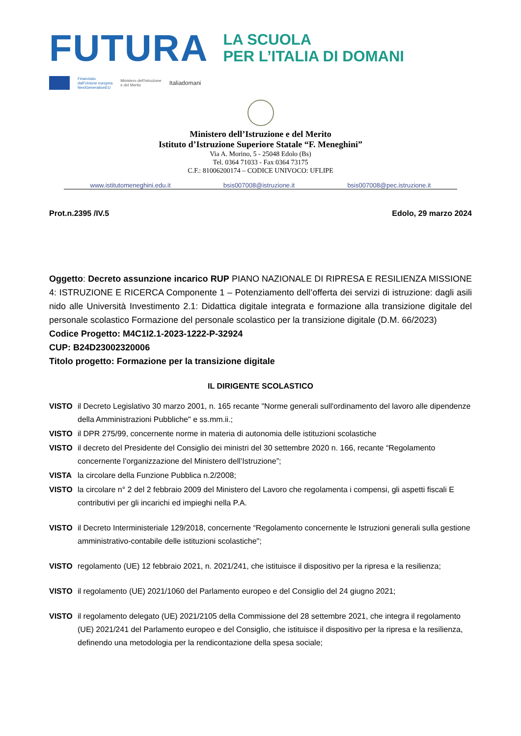FUTURA
LA SCUOLA
PER L’ITALIA DI DOMANI
Finanziato
dall’Unione europea
NextGenerationEU
Ministero dell’Istruzione
e del Merito
Italiadomani
Ministero dell’Istruzione e del Merito
Istituto d’Istruzione Superiore Statale “F. Meneghini”
Via A. Morino, 5 - 25048 Edolo (Bs)
Tel. 0364 71033 - Fax 0364 73175
C.F.: 81006200174 – CODICE UNIVOCO: UFLIPE
www.istitutomeneghini.edu.it bsis007008@istruzione.it bsis007008@pec.istruzione.it
Prot.n.2395 /IV.5 Edolo, 29 marzo 2024
Oggetto: Decreto assunzione incarico RUP PIANO NAZIONALE DI RIPRESA E RESILIENZA MISSIONE 4: ISTRUZIONE E RICERCA Componente 1 – Potenziamento dell’offerta dei servizi di istruzione: dagli asili nido alle Università Investimento 2.1: Didattica digitale integrata e formazione alla transizione digitale del personale scolastico Formazione del personale scolastico per la transizione digitale (D.M. 66/2023)
Codice Progetto: M4C1I2.1-2023-1222-P-32924
CUP: B24D23002320006
Titolo progetto: Formazione per la transizione digitale
IL DIRIGENTE SCOLASTICO
VISTO il Decreto Legislativo 30 marzo 2001, n. 165 recante "Norme generali sull'ordinamento del lavoro alle dipendenze della Amministrazioni Pubbliche" e ss.mm.ii.;
VISTO il DPR 275/99, concernente norme in materia di autonomia delle istituzioni scolastiche
VISTO il decreto del Presidente del Consiglio dei ministri del 30 settembre 2020 n. 166, recante “Regolamento concernente l’organizzazione del Ministero dell’Istruzione”;
VISTA la circolare della Funzione Pubblica n.2/2008;
VISTO la circolare n° 2 del 2 febbraio 2009 del Ministero del Lavoro che regolamenta i compensi, gli aspetti fiscali E contributivi per gli incarichi ed impieghi nella P.A.
VISTO il Decreto Interministeriale 129/2018, concernente “Regolamento concernente le Istruzioni generali sulla gestione amministrativo-contabile delle istituzioni scolastiche";
VISTO regolamento (UE) 12 febbraio 2021, n. 2021/241, che istituisce il dispositivo per la ripresa e la resilienza;
VISTO il regolamento (UE) 2021/1060 del Parlamento europeo e del Consiglio del 24 giugno 2021;
VISTO il regolamento delegato (UE) 2021/2105 della Commissione del 28 settembre 2021, che integra il regolamento (UE) 2021/241 del Parlamento europeo e del Consiglio, che istituisce il dispositivo per la ripresa e la resilienza, definendo una metodologia per la rendicontazione della spesa sociale;